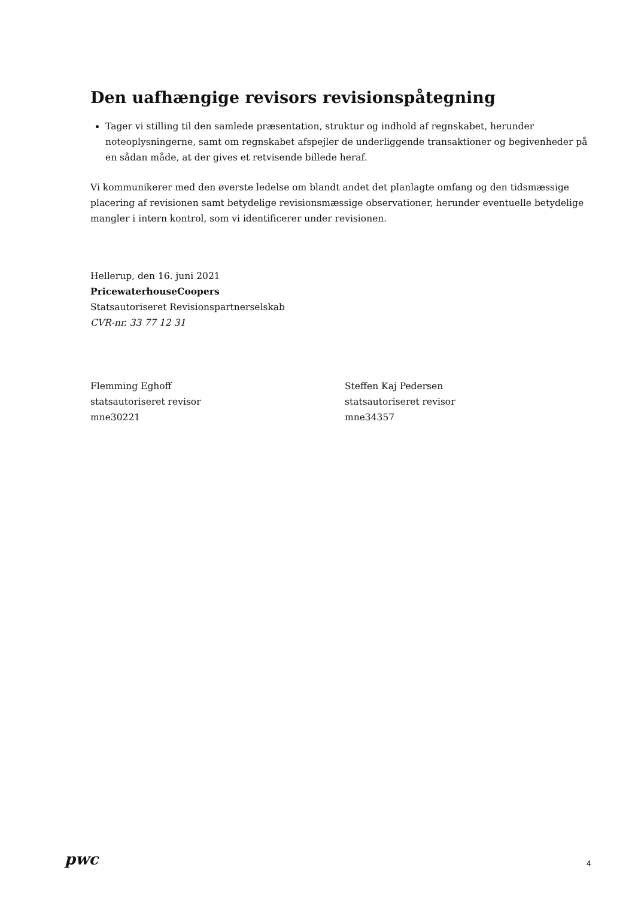Den uafhængige revisors revisionspåtegning
Tager vi stilling til den samlede præsentation, struktur og indhold af regnskabet, herunder noteoplysningerne, samt om regnskabet afspejler de underliggende transaktioner og begivenheder på en sådan måde, at der gives et retvisende billede heraf.
Vi kommunikerer med den øverste ledelse om blandt andet det planlagte omfang og den tidsmæssige placering af revisionen samt betydelige revisionsmæssige observationer, herunder eventuelle betydelige mangler i intern kontrol, som vi identificerer under revisionen.
Hellerup, den 16. juni 2021
PricewaterhouseCoopers
Statsautoriseret Revisionspartnerselskab
CVR-nr. 33 77 12 31
Flemming Eghoff
statsautoriseret revisor
mne30221
Steffen Kaj Pedersen
statsautoriseret revisor
mne34357
pwc 4